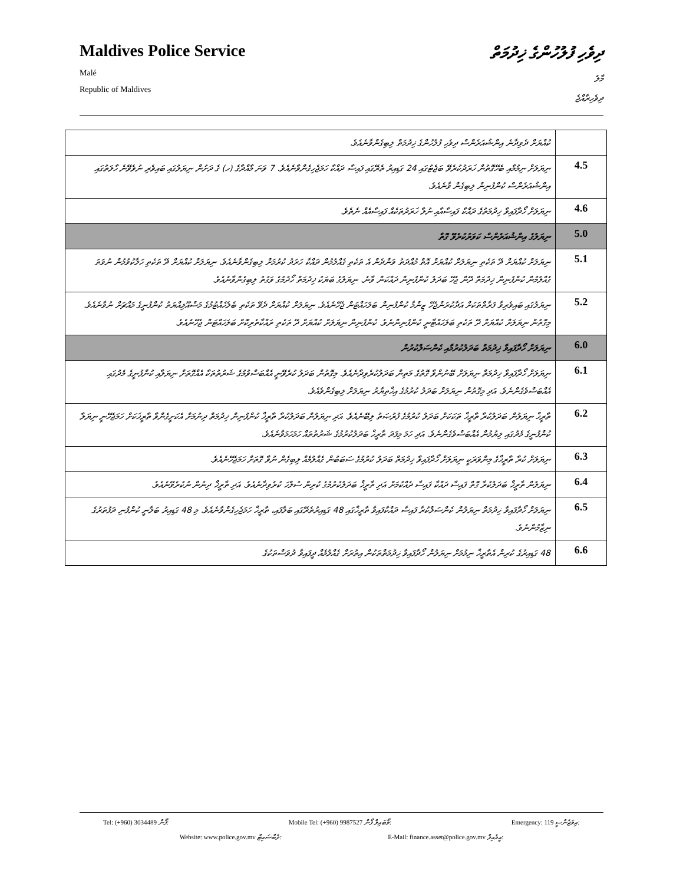Maldives Police Service
Malé
Republic of Maldives
ދިވެހި ފުލުހުންގެ ޚިދުމަތް
މާލެ
ދިވެހިރާއްޖެ
| ކުއްޔަށް ދެވިދާނެ އިންޝުއަރެންސް ދިވެހި ފުލުހުންގެ ޚިދުމަތް ލިބިގެންވާނެއެވެ. | |
| ނިޔަލަށް ނިމުމާއި ބެހޭގޮތުން ޚަރަދުކުރެވޭ ބަޖެޓުގައި 24 ގަޑިއިރު ތެރޭގައި ފައިސާ ދައްކާ ހަމަޖެހިގެންވާނެއެވެ. 7 ވަނަ މާއްދާގެ (ހ) ގެ ދަށުން ނިޔަލުގައި ބައިވެރި ނުވެވޭނެ ހާލަތުގައި އިންޝުއަރެންސް ކުންފުނިން ލިބިގެން ވާނެއެވެ. | 4.5 |
| ނިޔަލަށް ހޯދާފައިވާ ޚިދުމަތުގެ ދައްކާ ފައިސާއާއި ނުލާ ޚަރަދުތަކެއް ފައިސާއެއް ނެތެވެ. | 4.6 |
| ނިޔަލުގެ އިންޝުއަރެންސް ކަވަރުކުރެވޭ ގޮތް | 5.0 |
| ނިޔަލަށް ކުއްޔަށް ދޭ ތަކެތި ނިޔަލަށް ކުއްޔަށް އޮތް މުއްދަތު ވަންދެން އެ ތަކެތި ގެއްލުމުން ދައްކާ ހަރަދު ކުރުމަށް ލިބިގެންވާނެއެވެ. ނިޔަލަށް ކުއްޔަށް ދޭ ތަކެތި ހަލާކުވުމުން ނުވަތަ ގެއްލުމުން ކުންފުނިން ޚިދުމަތް ދޭން ޖެހޭ ބަދަލު ކުންފުނިން ދައްކަން ވާނެ. ނިޔަލުގެ ބަޔަކު ޚިދުމަތް ހޯދުމުގެ ވަގުތު ލިބިގެންވާނެއެވެ. | 5.1 |
| ނިޔަލުގައި ބައިވެރިވާ ފަރާތްތަކަށް އަދާކުރަންޖެހޭ ޒިންމާ ކުންފުނިން ބަލަހައްޓަން ޖެހޭނެއެވެ. ނިޔަލަށް ކުއްޔަށް ދެވޭ ތަކެތި ބެލެހެއްޓުމުގެ މަސްއޫލިއްޔަތު ކުންފުނީގެ މައްޗަށް ނުވާނެއެވެ. މިގޮތުން ނިޔަލަށް ކުއްޔަށް ދޭ ތަކެތި ބަލަހައްޓާނީ ކުންފުނިންނެވެ. ކުންފުނިން ނިޔަލަށް ކުއްޔަށް ދޭ ތަކެތި ރައްކާތެރިކޮށް ބަލަހައްޓަން ޖެހޭނެއެވެ. | 5.2 |
| ނިޔަލަށް ހޯދާފައިވާ ޚިދުމަތް ބަދަލުކުރުމާއި ކެންސަލްކުރުން | 6.0 |
| ނިޔަލަށް ހޯދާފައިވާ ޚިދުމަތް ނިޔަލަށް ބޭނުންވާ ގޮތުގެ މަތިން ބަދަލުކުރެވިދާނެއެވެ. މިގޮތުން ބަދަލު ކުރެވޭނީ އެއްބަސްވުމުގެ ޝަރުތުތަކާ އެއްގޮތަށް ނިޔަލާއި ކުންފުނީގެ މެދުގައި އެއްބަސްވެގެންނެވެ. އަދި މިގޮތުން ނިޔަލަށް ބަދަލު ކުރުމުގެ އިޚްތިޔާރު ނިޔަލަށް ލިބިގެންވެއެވެ. | 6.1 |
| ތާރީޚް ނިޔަލުން ބަދަލުކުރާ ތާރީޚް ތަކަކަށް ބަދަލު ކުރުމުގެ ފުރުޞަތު ލިބޭނެއެވެ. އަދި ނިޔަލުން ބަދަލުކުރާ ތާރީޚް ކުންފުނިން ޚިދުމަތް ދިނުމަށް އެކަށީގެންވާ ތާރީޚަކަށް ހަމަޖެހޭނީ ނިޔަލާ ކުންފުނީގެ މެދުގައި ލިޔުމުން އެއްބަސްވެގެންނެވެ. އަދި ހަމަ މިފަދަ ތާރީޚް ބަދަލުކުރުމުގެ ޝަރުތުތައް ހަމަހަމަވާނެއެވެ. | 6.2 |
| ނިޔަލަށް ކުރާ ތާރީޚްގެ މިންވަރަކީ ނިޔަލަށް ހޯދާފައިވާ ޚިދުމަތް ބަދަލު ކުރުމުގެ ސަބަބުން ގެއްލުމެއް ލިބިގެން ނުވާ ގޮތަށް ހަމަޖެހޭނެއެވެ. | 6.3 |
| ނިޔަލުން ތާރީޚް ބަދަލުކުރާ ގޮތް ފައިސާ ދައްކާ ފައިސާ ދެއްކުމަށް އަދި ތާރީޚް ބަދަލުކުރުމުގެ ކުރިން ސުލްހަ ކުރެވިދާނެއެވެ. އަދި ތާރީޚް ދިނުން ނުކުރެވޭނެއެވެ. | 6.4 |
| ނިޔަލަށް ހޯދާފައިވާ ޚިދުމަތް ނިޔަލުން ކެންސަލްކުރާ ފައިސާ ދައްކާފައިވާ ތާރީޚްގައި 48 ގަޑިއިރުތެރޭގައި ބަލާފައި، ތާރީޚް ހަމަޖެހިގެންވާނެއެވެ. މި 48 ގަޑިއިރު ބަލާނީ ކުންފުނި ދަފުތަރުގެ ނިޒާމުންނެވެ. | 6.5 |
| 48 ގަޑިއިރުގެ ކުރިން އެތާރީޚް ނިމުމަށް ނިޔަލުން ހޯދާފައިވާ ޚިދުމަތްތަކުން އިތުރަށް ގެއްލުމެއް ދީފައިވާ ދުވަސްތަކުގެ | 6.6 |
Tel: (+960) 3034489 ފޯން: Mobile Tel: (+960) 9987527 މޯބައިލް ފޯން: Emergency: 119 އިމަޖެންސީ:
Website: www.police.gov.mv ވެބްސައިޓް: E-Mail: finance.asset@police.gov.mv އީމެއިލް: